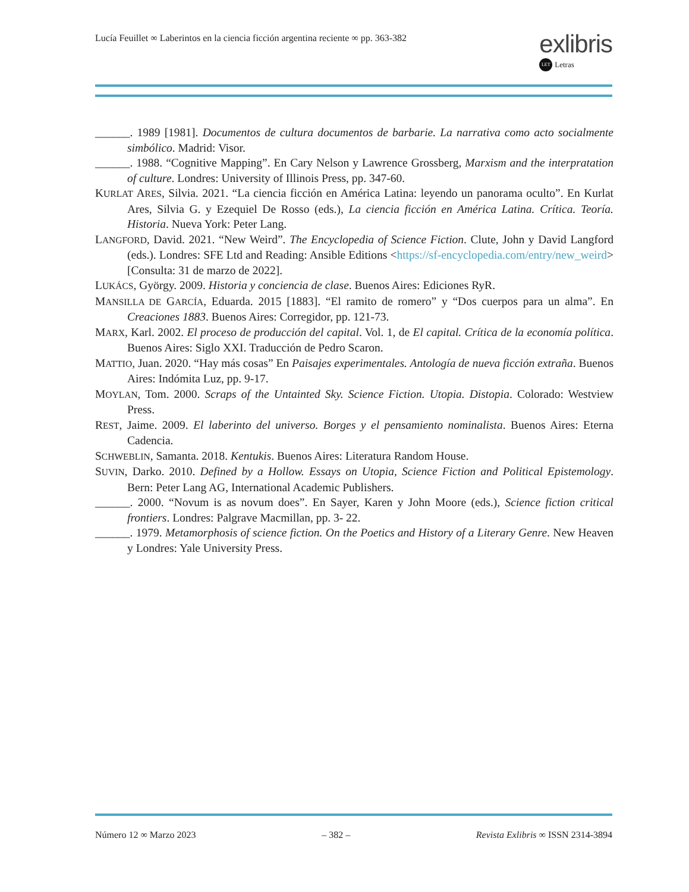Lucía Feuillet ∞ Laberintos en la ciencia ficción argentina reciente ∞ pp. 363-382
exlibris
LET Letras
______. 1989 [1981]. Documentos de cultura documentos de barbarie. La narrativa como acto socialmente simbólico. Madrid: Visor.
______. 1988. “Cognitive Mapping”. En Cary Nelson y Lawrence Grossberg, Marxism and the interpratation of culture. Londres: University of Illinois Press, pp. 347-60.
KURLAT ARES, Silvia. 2021. “La ciencia ficción en América Latina: leyendo un panorama oculto”. En Kurlat Ares, Silvia G. y Ezequiel De Rosso (eds.), La ciencia ficción en América Latina. Crítica. Teoría. Historia. Nueva York: Peter Lang.
LANGFORD, David. 2021. “New Weird”. The Encyclopedia of Science Fiction. Clute, John y David Langford (eds.). Londres: SFE Ltd and Reading: Ansible Editions <https://sf-encyclopedia.com/entry/new_weird> [Consulta: 31 de marzo de 2022].
LUKÁCS, György. 2009. Historia y conciencia de clase. Buenos Aires: Ediciones RyR.
MANSILLA DE GARCÍA, Eduarda. 2015 [1883]. “El ramito de romero” y “Dos cuerpos para un alma”. En Creaciones 1883. Buenos Aires: Corregidor, pp. 121-73.
MARX, Karl. 2002. El proceso de producción del capital. Vol. 1, de El capital. Crítica de la economía política. Buenos Aires: Siglo XXI. Traducción de Pedro Scaron.
MATTIO, Juan. 2020. “Hay más cosas” En Paisajes experimentales. Antología de nueva ficción extraña. Buenos Aires: Indómita Luz, pp. 9-17.
MOYLAN, Tom. 2000. Scraps of the Untainted Sky. Science Fiction. Utopia. Distopia. Colorado: Westview Press.
REST, Jaime. 2009. El laberinto del universo. Borges y el pensamiento nominalista. Buenos Aires: Eterna Cadencia.
SCHWEBLIN, Samanta. 2018. Kentukis. Buenos Aires: Literatura Random House.
SUVIN, Darko. 2010. Defined by a Hollow. Essays on Utopia, Science Fiction and Political Epistemology. Bern: Peter Lang AG, International Academic Publishers.
______. 2000. “Novum is as novum does”. En Sayer, Karen y John Moore (eds.), Science fiction critical frontiers. Londres: Palgrave Macmillan, pp. 3- 22.
______. 1979. Metamorphosis of science fiction. On the Poetics and History of a Literary Genre. New Heaven y Londres: Yale University Press.
Número 12 ∞ Marzo 2023 – 382 – Revista Exlibris ∞ ISSN 2314-3894